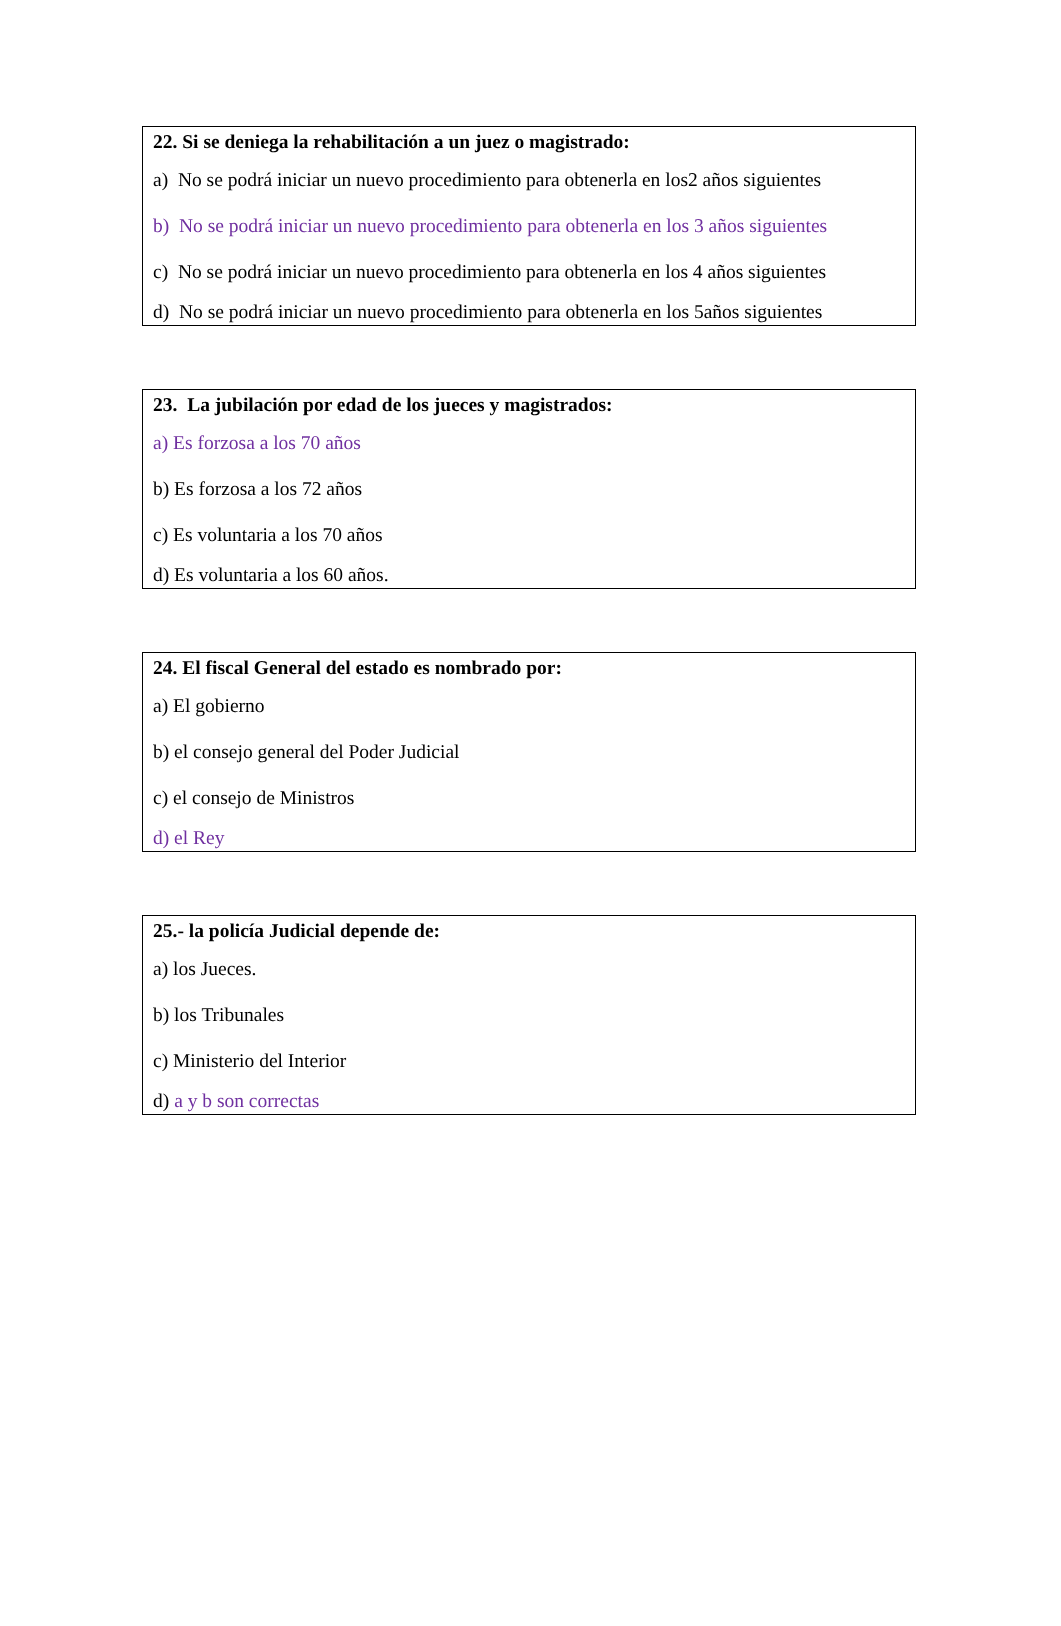22. Si se deniega la rehabilitación a un juez o magistrado:
a) No se podrá iniciar un nuevo procedimiento para obtenerla en los2 años siguientes
b) No se podrá iniciar un nuevo procedimiento para obtenerla en los 3 años siguientes
c) No se podrá iniciar un nuevo procedimiento para obtenerla en los 4 años siguientes
d) No se podrá iniciar un nuevo procedimiento para obtenerla en los 5años siguientes
23. La jubilación por edad de los jueces y magistrados:
a) Es forzosa a los 70 años
b) Es forzosa a los 72 años
c) Es voluntaria a los 70 años
d) Es voluntaria a los 60 años.
24. El fiscal General del estado es nombrado por:
a) El gobierno
b) el consejo general del Poder Judicial
c) el consejo de Ministros
d) el Rey
25.- la policía Judicial depende de:
a) los Jueces.
b) los Tribunales
c) Ministerio del Interior
d) a y b son correctas